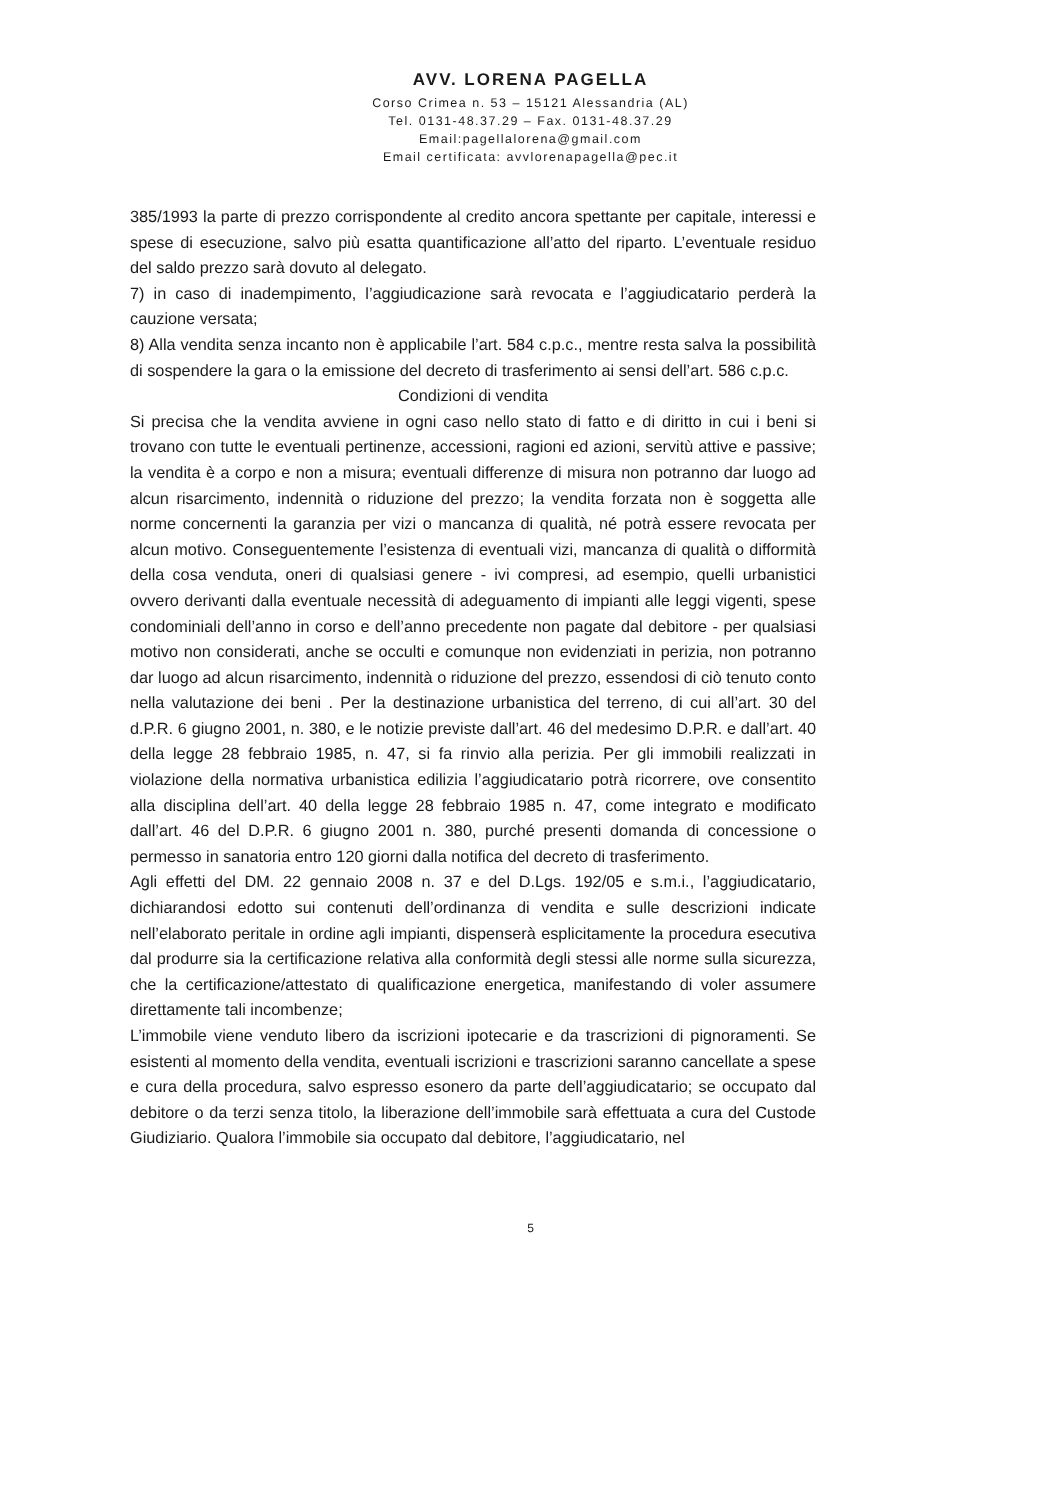AVV. LORENA PAGELLA
Corso Crimea n. 53 – 15121 Alessandria (AL)
Tel. 0131-48.37.29 – Fax. 0131-48.37.29
Email:pagellalorena@gmail.com
Email certificata: avvlorenapagella@pec.it
385/1993 la parte di prezzo corrispondente al credito ancora spettante per capitale, interessi e spese di esecuzione, salvo più esatta quantificazione all’atto del riparto. L’eventuale residuo del saldo prezzo sarà dovuto al delegato.
7) in caso di inadempimento, l’aggiudicazione sarà revocata e l’aggiudicatario perderà la cauzione versata;
8) Alla vendita senza incanto non è applicabile l’art. 584 c.p.c., mentre resta salva la possibilità di sospendere la gara o la emissione del decreto di trasferimento ai sensi dell’art. 586 c.p.c.
Condizioni di vendita
Si precisa che la vendita avviene in ogni caso nello stato di fatto e di diritto in cui i beni si trovano con tutte le eventuali pertinenze, accessioni, ragioni ed azioni, servitù attive e passive; la vendita è a corpo e non a misura; eventuali differenze di misura non potranno dar luogo ad alcun risarcimento, indennità o riduzione del prezzo; la vendita forzata non è soggetta alle norme concernenti la garanzia per vizi o mancanza di qualità, né potrà essere revocata per alcun motivo. Conseguentemente l’esistenza di eventuali vizi, mancanza di qualità o difformità della cosa venduta, oneri di qualsiasi genere - ivi compresi, ad esempio, quelli urbanistici ovvero derivanti dalla eventuale necessità di adeguamento di impianti alle leggi vigenti, spese condominiali dell’anno in corso e dell’anno precedente non pagate dal debitore - per qualsiasi motivo non considerati, anche se occulti e comunque non evidenziati in perizia, non potranno dar luogo ad alcun risarcimento, indennità o riduzione del prezzo, essendosi di ciò tenuto conto nella valutazione dei beni . Per la destinazione urbanistica del terreno, di cui all’art. 30 del d.P.R. 6 giugno 2001, n. 380, e le notizie previste dall’art. 46 del medesimo D.P.R. e dall’art. 40 della legge 28 febbraio 1985, n. 47, si fa rinvio alla perizia. Per gli immobili realizzati in violazione della normativa urbanistica edilizia l’aggiudicatario potrà ricorrere, ove consentito alla disciplina dell’art. 40 della legge 28 febbraio 1985 n. 47, come integrato e modificato dall’art. 46 del D.P.R. 6 giugno 2001 n. 380, purché presenti domanda di concessione o permesso in sanatoria entro 120 giorni dalla notifica del decreto di trasferimento.
Agli effetti del DM. 22 gennaio 2008 n. 37 e del D.Lgs. 192/05 e s.m.i., l’aggiudicatario, dichiarandosi edotto sui contenuti dell’ordinanza di vendita e sulle descrizioni indicate nell’elaborato peritale in ordine agli impianti, dispenserà esplicitamente la procedura esecutiva dal produrre sia la certificazione relativa alla conformità degli stessi alle norme sulla sicurezza, che la certificazione/attestato di qualificazione energetica, manifestando di voler assumere direttamente tali incombenze;
L’immobile viene venduto libero da iscrizioni ipotecarie e da trascrizioni di pignoramenti. Se esistenti al momento della vendita, eventuali iscrizioni e trascrizioni saranno cancellate a spese e cura della procedura, salvo espresso esonero da parte dell’aggiudicatario; se occupato dal debitore o da terzi senza titolo, la liberazione dell’immobile sarà effettuata a cura del Custode Giudiziario. Qualora l’immobile sia occupato dal debitore, l’aggiudicatario, nel
5